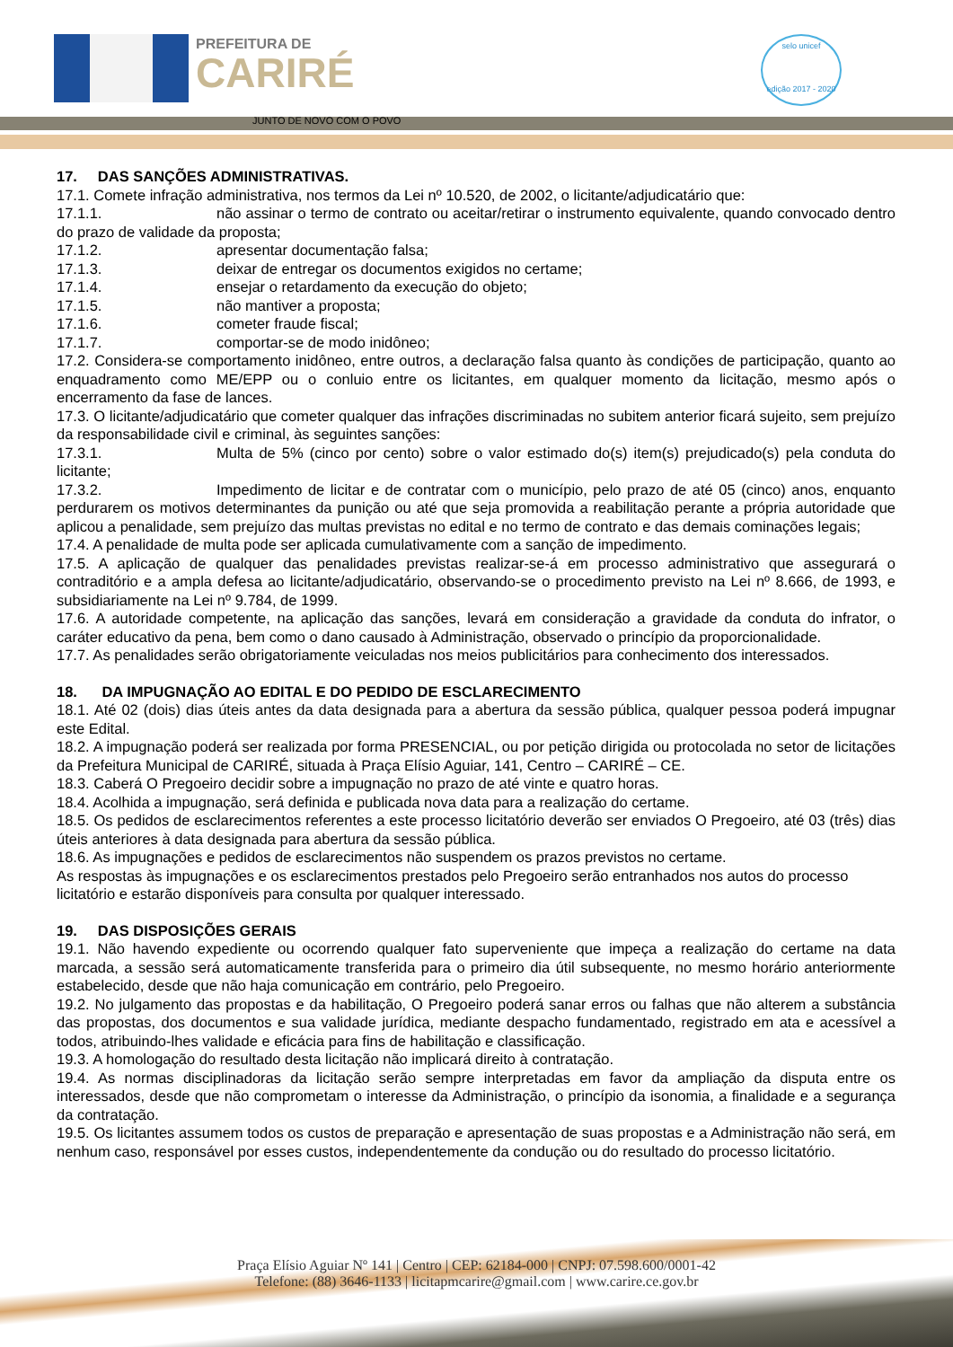PREFEITURA DE
CARIRÉ
JUNTO DE NOVO COM O POVO
selo unicef
edição 2017 - 2020
17. DAS SANÇÕES ADMINISTRATIVAS.
17.1. Comete infração administrativa, nos termos da Lei nº 10.520, de 2002, o licitante/adjudicatário que:
17.1.1. não assinar o termo de contrato ou aceitar/retirar o instrumento equivalente, quando convocado dentro do prazo de validade da proposta;
17.1.2. apresentar documentação falsa;
17.1.3. deixar de entregar os documentos exigidos no certame;
17.1.4. ensejar o retardamento da execução do objeto;
17.1.5. não mantiver a proposta;
17.1.6. cometer fraude fiscal;
17.1.7. comportar-se de modo inidôneo;
17.2. Considera-se comportamento inidôneo, entre outros, a declaração falsa quanto às condições de participação, quanto ao enquadramento como ME/EPP ou o conluio entre os licitantes, em qualquer momento da licitação, mesmo após o encerramento da fase de lances.
17.3. O licitante/adjudicatário que cometer qualquer das infrações discriminadas no subitem anterior ficará sujeito, sem prejuízo da responsabilidade civil e criminal, às seguintes sanções:
17.3.1. Multa de 5% (cinco por cento) sobre o valor estimado do(s) item(s) prejudicado(s) pela conduta do licitante;
17.3.2. Impedimento de licitar e de contratar com o município, pelo prazo de até 05 (cinco) anos, enquanto perdurarem os motivos determinantes da punição ou até que seja promovida a reabilitação perante a própria autoridade que aplicou a penalidade, sem prejuízo das multas previstas no edital e no termo de contrato e das demais cominações legais;
17.4. A penalidade de multa pode ser aplicada cumulativamente com a sanção de impedimento.
17.5. A aplicação de qualquer das penalidades previstas realizar-se-á em processo administrativo que assegurará o contraditório e a ampla defesa ao licitante/adjudicatário, observando-se o procedimento previsto na Lei nº 8.666, de 1993, e subsidiariamente na Lei nº 9.784, de 1999.
17.6. A autoridade competente, na aplicação das sanções, levará em consideração a gravidade da conduta do infrator, o caráter educativo da pena, bem como o dano causado à Administração, observado o princípio da proporcionalidade.
17.7. As penalidades serão obrigatoriamente veiculadas nos meios publicitários para conhecimento dos interessados.
18. DA IMPUGNAÇÃO AO EDITAL E DO PEDIDO DE ESCLARECIMENTO
18.1. Até 02 (dois) dias úteis antes da data designada para a abertura da sessão pública, qualquer pessoa poderá impugnar este Edital.
18.2. A impugnação poderá ser realizada por forma PRESENCIAL, ou por petição dirigida ou protocolada no setor de licitações da Prefeitura Municipal de CARIRÉ, situada à Praça Elísio Aguiar, 141, Centro – CARIRÉ – CE.
18.3. Caberá O Pregoeiro decidir sobre a impugnação no prazo de até vinte e quatro horas.
18.4. Acolhida a impugnação, será definida e publicada nova data para a realização do certame.
18.5. Os pedidos de esclarecimentos referentes a este processo licitatório deverão ser enviados O Pregoeiro, até 03 (três) dias úteis anteriores à data designada para abertura da sessão pública.
18.6. As impugnações e pedidos de esclarecimentos não suspendem os prazos previstos no certame.
As respostas às impugnações e os esclarecimentos prestados pelo Pregoeiro serão entranhados nos autos do processo licitatório e estarão disponíveis para consulta por qualquer interessado.
19. DAS DISPOSIÇÕES GERAIS
19.1. Não havendo expediente ou ocorrendo qualquer fato superveniente que impeça a realização do certame na data marcada, a sessão será automaticamente transferida para o primeiro dia útil subsequente, no mesmo horário anteriormente estabelecido, desde que não haja comunicação em contrário, pelo Pregoeiro.
19.2. No julgamento das propostas e da habilitação, O Pregoeiro poderá sanar erros ou falhas que não alterem a substância das propostas, dos documentos e sua validade jurídica, mediante despacho fundamentado, registrado em ata e acessível a todos, atribuindo-lhes validade e eficácia para fins de habilitação e classificação.
19.3. A homologação do resultado desta licitação não implicará direito à contratação.
19.4. As normas disciplinadoras da licitação serão sempre interpretadas em favor da ampliação da disputa entre os interessados, desde que não comprometam o interesse da Administração, o princípio da isonomia, a finalidade e a segurança da contratação.
19.5. Os licitantes assumem todos os custos de preparação e apresentação de suas propostas e a Administração não será, em nenhum caso, responsável por esses custos, independentemente da condução ou do resultado do processo licitatório.
Praça Elísio Aguiar Nº 141 | Centro | CEP: 62184-000 | CNPJ: 07.598.600/0001-42
Telefone: (88) 3646-1133 | licitapmcarire@gmail.com | www.carire.ce.gov.br